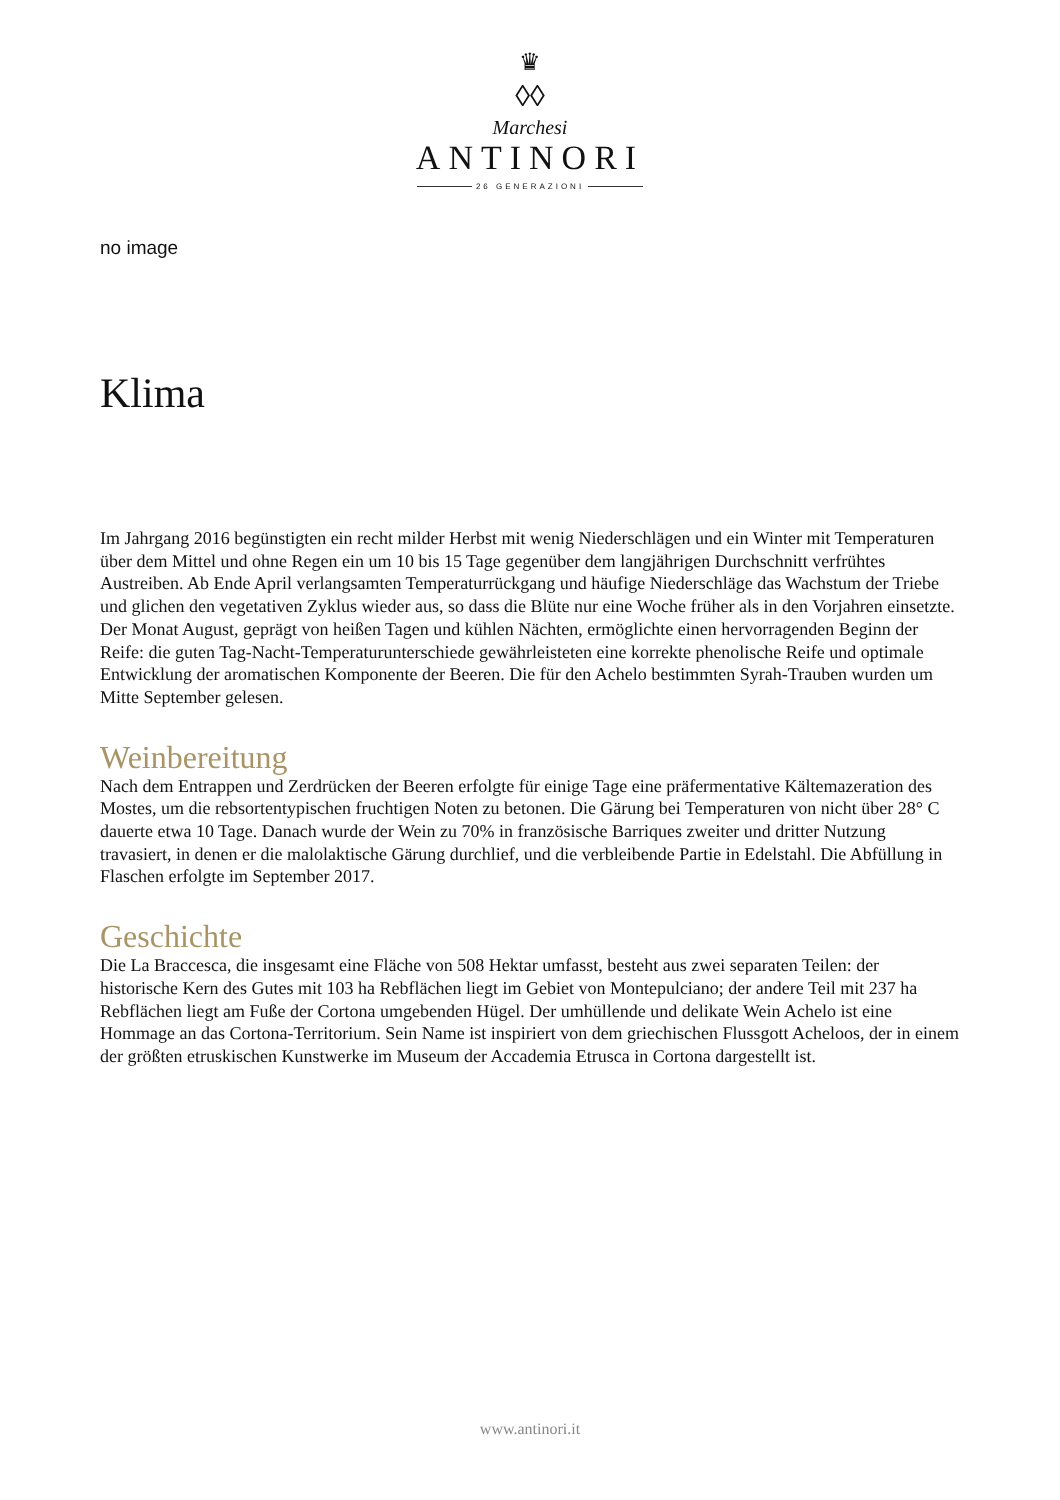♛
◊◊
Marchesi
ANTINORI
26 GENERAZIONI
no image
Klima
Im Jahrgang 2016 begünstigten ein recht milder Herbst mit wenig Niederschlägen und ein Winter mit Temperaturen über dem Mittel und ohne Regen ein um 10 bis 15 Tage gegenüber dem langjährigen Durchschnitt verfrühtes Austreiben. Ab Ende April verlangsamten Temperaturrückgang und häufige Niederschläge das Wachstum der Triebe und glichen den vegetativen Zyklus wieder aus, so dass die Blüte nur eine Woche früher als in den Vorjahren einsetzte. Der Monat August, geprägt von heißen Tagen und kühlen Nächten, ermöglichte einen hervorragenden Beginn der Reife: die guten Tag-Nacht-Temperaturunterschiede gewährleisteten eine korrekte phenolische Reife und optimale Entwicklung der aromatischen Komponente der Beeren. Die für den Achelo bestimmten Syrah-Trauben wurden um Mitte September gelesen.
Weinbereitung
Nach dem Entrappen und Zerdrücken der Beeren erfolgte für einige Tage eine präfermentative Kältemazeration des Mostes, um die rebsortentypischen fruchtigen Noten zu betonen. Die Gärung bei Temperaturen von nicht über 28° C dauerte etwa 10 Tage. Danach wurde der Wein zu 70% in französische Barriques zweiter und dritter Nutzung travasiert, in denen er die malolaktische Gärung durchlief, und die verbleibende Partie in Edelstahl. Die Abfüllung in Flaschen erfolgte im September 2017.
Geschichte
Die La Braccesca, die insgesamt eine Fläche von 508 Hektar umfasst, besteht aus zwei separaten Teilen: der historische Kern des Gutes mit 103 ha Rebflächen liegt im Gebiet von Montepulciano; der andere Teil mit 237 ha Rebflächen liegt am Fuße der Cortona umgebenden Hügel. Der umhüllende und delikate Wein Achelo ist eine Hommage an das Cortona-Territorium. Sein Name ist inspiriert von dem griechischen Flussgott Acheloos, der in einem der größten etruskischen Kunstwerke im Museum der Accademia Etrusca in Cortona dargestellt ist.
www.antinori.it